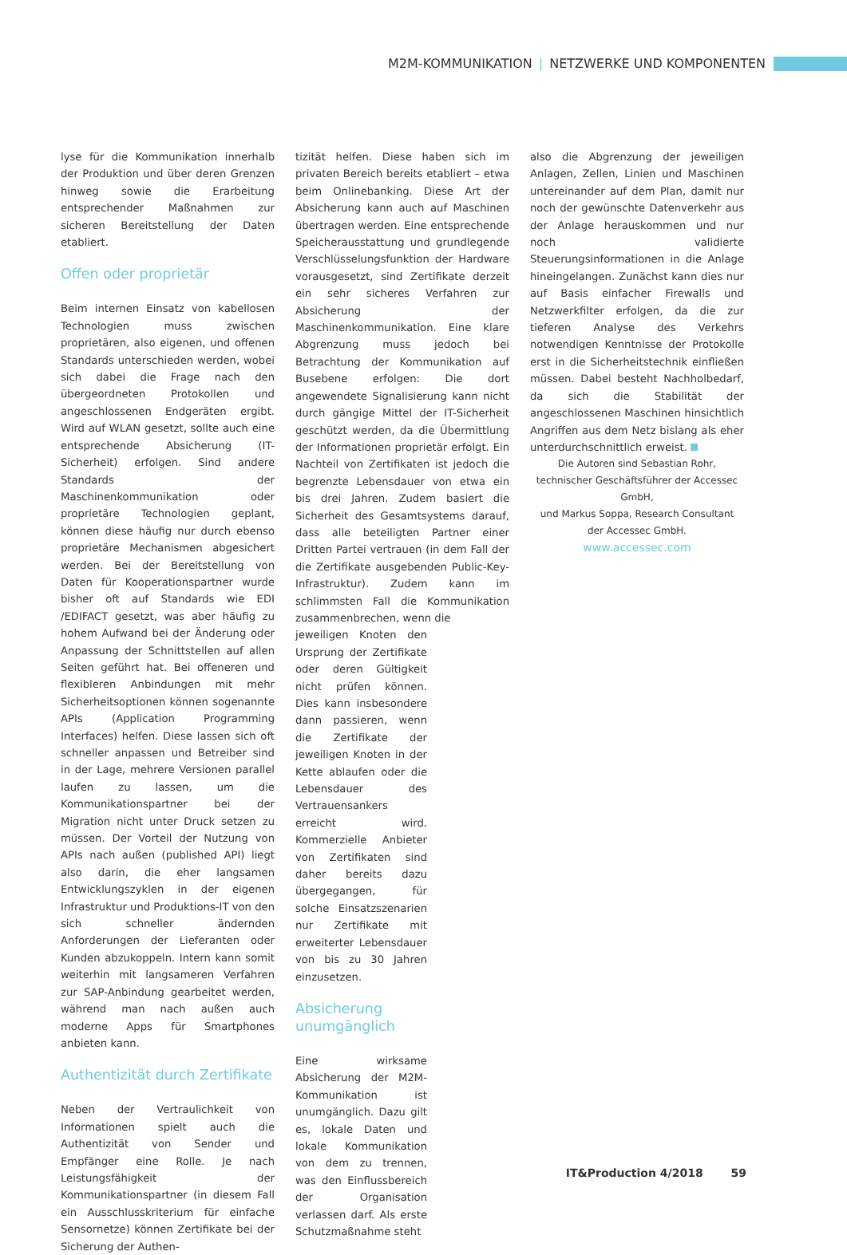M2M-KOMMUNIKATION | NETZWERKE UND KOMPONENTEN
lyse für die Kommunikation innerhalb der Produktion und über deren Grenzen hinweg sowie die Erarbeitung entsprechender Maßnahmen zur sicheren Bereitstellung der Daten etabliert.
Offen oder proprietär
Beim internen Einsatz von kabellosen Technologien muss zwischen proprietären, also eigenen, und offenen Standards unterschieden werden, wobei sich dabei die Frage nach den übergeordneten Protokollen und angeschlossenen Endgeräten ergibt. Wird auf WLAN gesetzt, sollte auch eine entsprechende Absicherung (IT-Sicherheit) erfolgen. Sind andere Standards der Maschinenkommunikation oder proprietäre Technologien geplant, können diese häufig nur durch ebenso proprietäre Mechanismen abgesichert werden. Bei der Bereitstellung von Daten für Kooperationspartner wurde bisher oft auf Standards wie EDI /EDIFACT gesetzt, was aber häufig zu hohem Aufwand bei der Änderung oder Anpassung der Schnittstellen auf allen Seiten geführt hat. Bei offeneren und flexibleren Anbindungen mit mehr Sicherheitsoptionen können sogenannte APIs (Application Programming Interfaces) helfen. Diese lassen sich oft schneller anpassen und Betreiber sind in der Lage, mehrere Versionen parallel laufen zu lassen, um die Kommunikationspartner bei der Migration nicht unter Druck setzen zu müssen. Der Vorteil der Nutzung von APIs nach außen (published API) liegt also darin, die eher langsamen Entwicklungszyklen in der eigenen Infrastruktur und Produktions-IT von den sich schneller ändernden Anforderungen der Lieferanten oder Kunden abzukoppeln. Intern kann somit weiterhin mit langsameren Verfahren zur SAP-Anbindung gearbeitet werden, während man nach außen auch moderne Apps für Smartphones anbieten kann.
Authentizität durch Zertifikate
Neben der Vertraulichkeit von Informationen spielt auch die Authentizität von Sender und Empfänger eine Rolle. Je nach Leistungsfähigkeit der Kommunikationspartner (in diesem Fall ein Ausschlusskriterium für einfache Sensornetze) können Zertifikate bei der Sicherung der Authen-
tizität helfen. Diese haben sich im privaten Bereich bereits etabliert – etwa beim Onlinebanking. Diese Art der Absicherung kann auch auf Maschinen übertragen werden. Eine entsprechende Speicherausstattung und grundlegende Verschlüsselungsfunktion der Hardware vorausgesetzt, sind Zertifikate derzeit ein sehr sicheres Verfahren zur Absicherung der Maschinenkommunikation. Eine klare Abgrenzung muss jedoch bei Betrachtung der Kommunikation auf Busebene erfolgen: Die dort angewendete Signalisierung kann nicht durch gängige Mittel der IT-Sicherheit geschützt werden, da die Übermittlung der Informationen proprietär erfolgt. Ein Nachteil von Zertifikaten ist jedoch die begrenzte Lebensdauer von etwa ein bis drei Jahren. Zudem basiert die Sicherheit des Gesamtsystems darauf, dass alle beteiligten Partner einer Dritten Partei vertrauen (in dem Fall der die Zertifikate ausgebenden Public-Key-Infrastruktur). Zudem kann im schlimmsten Fall die Kommunikation zusammenbrechen, wenn die
jeweiligen Knoten den Ursprung der Zertifikate oder deren Gültigkeit nicht prüfen können. Dies kann insbesondere dann passieren, wenn die Zertifikate der jeweiligen Knoten in der Kette ablaufen oder die Lebensdauer des Vertrauensankers erreicht wird. Kommerzielle Anbieter von Zertifikaten sind daher bereits dazu übergegangen, für solche Einsatzszenarien nur Zertifikate mit erweiterter Lebensdauer von bis zu 30 Jahren einzusetzen.
Absicherung unumgänglich
Eine wirksame Absicherung der M2M-Kommunikation ist unumgänglich. Dazu gilt es, lokale Daten und lokale Kommunikation von dem zu trennen, was den Einflussbereich der Organisation verlassen darf. Als erste Schutzmaßnahme steht
also die Abgrenzung der jeweiligen Anlagen, Zellen, Linien und Maschinen untereinander auf dem Plan, damit nur noch der gewünschte Datenverkehr aus der Anlage herauskommen und nur noch validierte Steuerungsinformationen in die Anlage hineingelangen. Zunächst kann dies nur auf Basis einfacher Firewalls und Netzwerkfilter erfolgen, da die zur tieferen Analyse des Verkehrs notwendigen Kenntnisse der Protokolle erst in die Sicherheitstechnik einfließen müssen. Dabei besteht Nachholbedarf, da sich die Stabilität der angeschlossenen Maschinen hinsichtlich Angriffen aus dem Netz bislang als eher unterdurchschnittlich erweist.
Die Autoren sind Sebastian Rohr, technischer Geschäftsführer der Accessec GmbH,
und Markus Soppa, Research Consultant
der Accessec GmbH.
www.accessec.com
IT&Production 4/2018 59